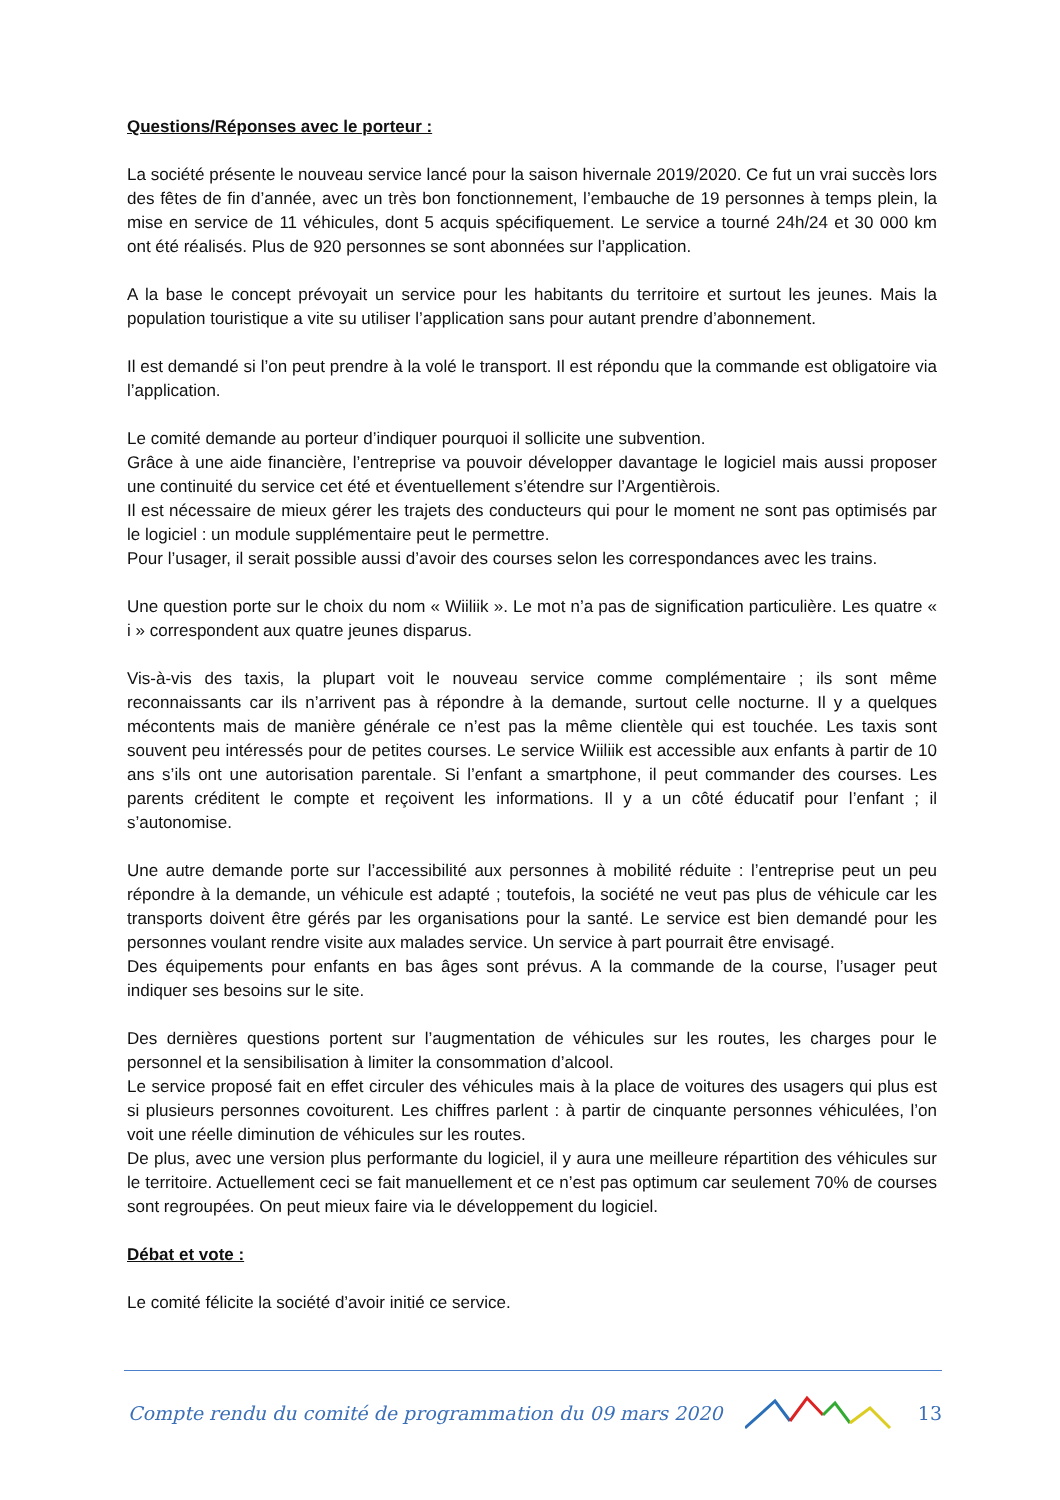Questions/Réponses avec le porteur :
La société présente le nouveau service lancé pour la saison hivernale 2019/2020. Ce fut un vrai succès lors des fêtes de fin d’année, avec un très bon fonctionnement, l’embauche de 19 personnes à temps plein, la mise en service de 11 véhicules, dont 5 acquis spécifiquement. Le service a tourné 24h/24 et 30 000 km ont été réalisés. Plus de 920 personnes se sont abonnées sur l’application.
A la base le concept prévoyait un service pour les habitants du territoire et surtout les jeunes. Mais la population touristique a vite su utiliser l’application sans pour autant prendre d’abonnement.
Il est demandé si l’on peut prendre à la volé le transport. Il est répondu que la commande est obligatoire via l’application.
Le comité demande au porteur d’indiquer pourquoi il sollicite une subvention.
Grâce à une aide financière, l’entreprise va pouvoir développer davantage le logiciel mais aussi proposer une continuité du service cet été et éventuellement s’étendre sur l’Argentièrois.
Il est nécessaire de mieux gérer les trajets des conducteurs qui pour le moment ne sont pas optimisés par le logiciel : un module supplémentaire peut le permettre.
Pour l’usager, il serait possible aussi d’avoir des courses selon les correspondances avec les trains.
Une question porte sur le choix du nom « Wiiliik ». Le mot n’a pas de signification particulière. Les quatre « i » correspondent aux quatre jeunes disparus.
Vis-à-vis des taxis, la plupart voit le nouveau service comme complémentaire ; ils sont même reconnaissants car ils n’arrivent pas à répondre à la demande, surtout celle nocturne. Il y a quelques mécontents mais de manière générale ce n’est pas la même clientèle qui est touchée. Les taxis sont souvent peu intéressés pour de petites courses. Le service Wiiliik est accessible aux enfants à partir de 10 ans s’ils ont une autorisation parentale. Si l’enfant a smartphone, il peut commander des courses. Les parents créditent le compte et reçoivent les informations. Il y a un côté éducatif pour l’enfant ; il s’autonomise.
Une autre demande porte sur l’accessibilité aux personnes à mobilité réduite : l’entreprise peut un peu répondre à la demande, un véhicule est adapté ; toutefois, la société ne veut pas plus de véhicule car les transports doivent être gérés par les organisations pour la santé. Le service est bien demandé pour les personnes voulant rendre visite aux malades service. Un service à part pourrait être envisagé.
Des équipements pour enfants en bas âges sont prévus. A la commande de la course, l’usager peut indiquer ses besoins sur le site.
Des dernières questions portent sur l’augmentation de véhicules sur les routes, les charges pour le personnel et la sensibilisation à limiter la consommation d’alcool.
Le service proposé fait en effet circuler des véhicules mais à la place de voitures des usagers qui plus est si plusieurs personnes covoiturent. Les chiffres parlent : à partir de cinquante personnes véhiculées, l’on voit une réelle diminution de véhicules sur les routes.
De plus, avec une version plus performante du logiciel, il y aura une meilleure répartition des véhicules sur le territoire. Actuellement ceci se fait manuellement et ce n’est pas optimum car seulement 70% de courses sont regroupées. On peut mieux faire via le développement du logiciel.
Débat et vote :
Le comité félicite la société d’avoir initié ce service.
Compte rendu du comité de programmation du 09 mars 2020 13